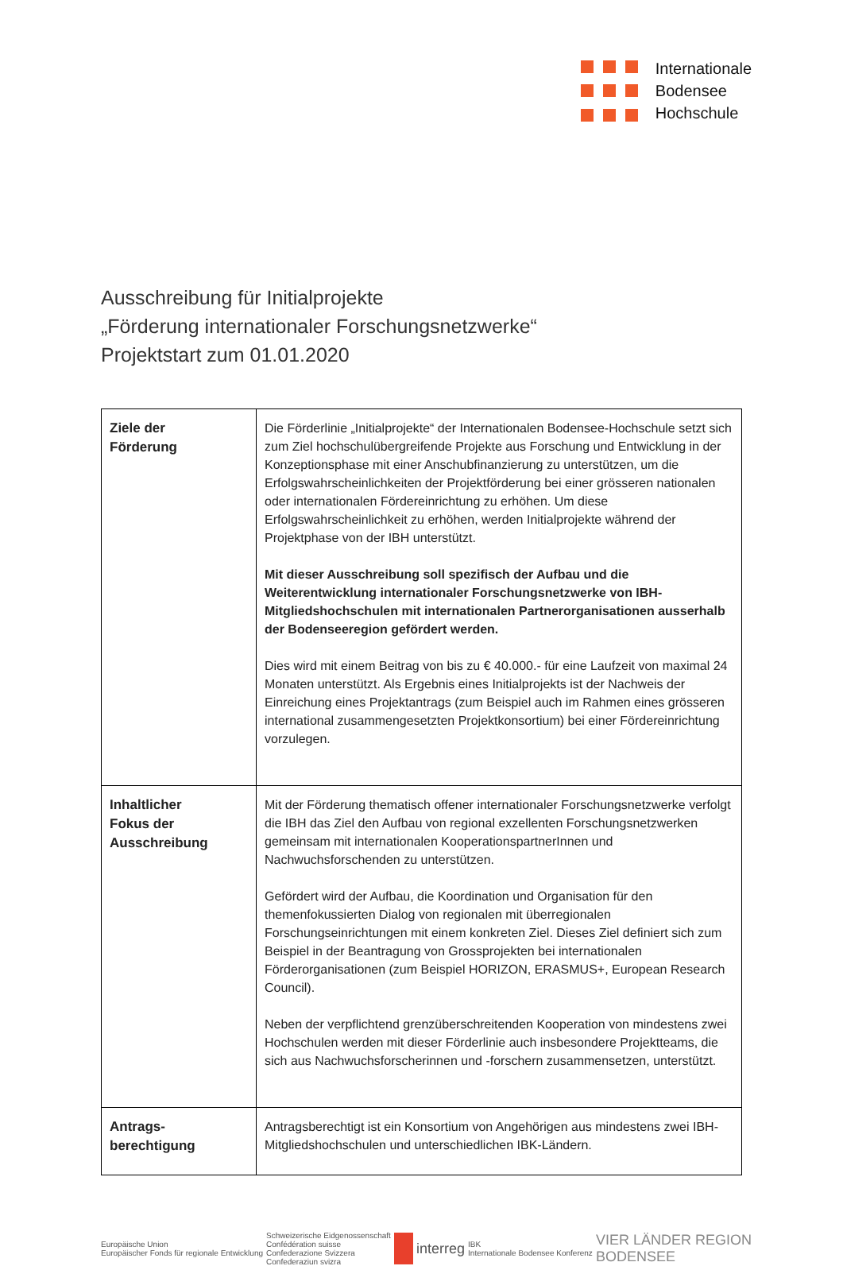Internationale
Bodensee
Hochschule
Ausschreibung für Initialprojekte
„Förderung internationaler Forschungsnetzwerke“
Projektstart zum 01.01.2020
| Ziele der Förderung | Die Förderlinie „Initialprojekte“ der Internationalen Bodensee-Hochschule setzt sich zum Ziel hochschulübergreifende Projekte aus Forschung und Entwicklung in der Konzeptionsphase mit einer Anschubfinanzierung zu unterstützen, um die Erfolgswahrscheinlichkeiten der Projektförderung bei einer grösseren nationalen oder internationalen Fördereinrichtung zu erhöhen. Um diese Erfolgswahrscheinlichkeit zu erhöhen, werden Initialprojekte während der Projektphase von der IBH unterstützt. Mit dieser Ausschreibung soll spezifisch der Aufbau und die Weiterentwicklung internationaler Forschungsnetzwerke von IBH-Mitgliedshochschulen mit internationalen Partnerorganisationen ausserhalb der Bodenseeregion gefördert werden. Dies wird mit einem Beitrag von bis zu € 40.000.- für eine Laufzeit von maximal 24 Monaten unterstützt. Als Ergebnis eines Initialprojekts ist der Nachweis der Einreichung eines Projektantrags (zum Beispiel auch im Rahmen eines grösseren international zusammengesetzten Projektkonsortium) bei einer Fördereinrichtung vorzulegen. |
| Inhaltlicher Fokus der Ausschreibung | Mit der Förderung thematisch offener internationaler Forschungsnetzwerke verfolgt die IBH das Ziel den Aufbau von regional exzellenten Forschungsnetzwerken gemeinsam mit internationalen KooperationspartnerInnen und Nachwuchsforschenden zu unterstützen. Gefördert wird der Aufbau, die Koordination und Organisation für den themenfokussierten Dialog von regionalen mit überregionalen Forschungseinrichtungen mit einem konkreten Ziel. Dieses Ziel definiert sich zum Beispiel in der Beantragung von Grossprojekten bei internationalen Förderorganisationen (zum Beispiel HORIZON, ERASMUS+, European Research Council). Neben der verpflichtend grenzüberschreitenden Kooperation von mindestens zwei Hochschulen werden mit dieser Förderlinie auch insbesondere Projektteams, die sich aus Nachwuchsforscherinnen und -forschern zusammensetzen, unterstützt. |
| Antrags- berechtigung | Antragsberechtigt ist ein Konsortium von Angehörigen aus mindestens zwei IBH-Mitgliedshochschulen und unterschiedlichen IBK-Ländern. |
Europäische Union
Europäischer Fonds für regionale Entwicklung
Schweizerische Eidgenossenschaft
Confédération suisse
Confederazione Svizzera
Confederaziun svizra
interreg
IBK
Internationale Bodensee Konferenz
VIER LÄNDER REGION
BODENSEE